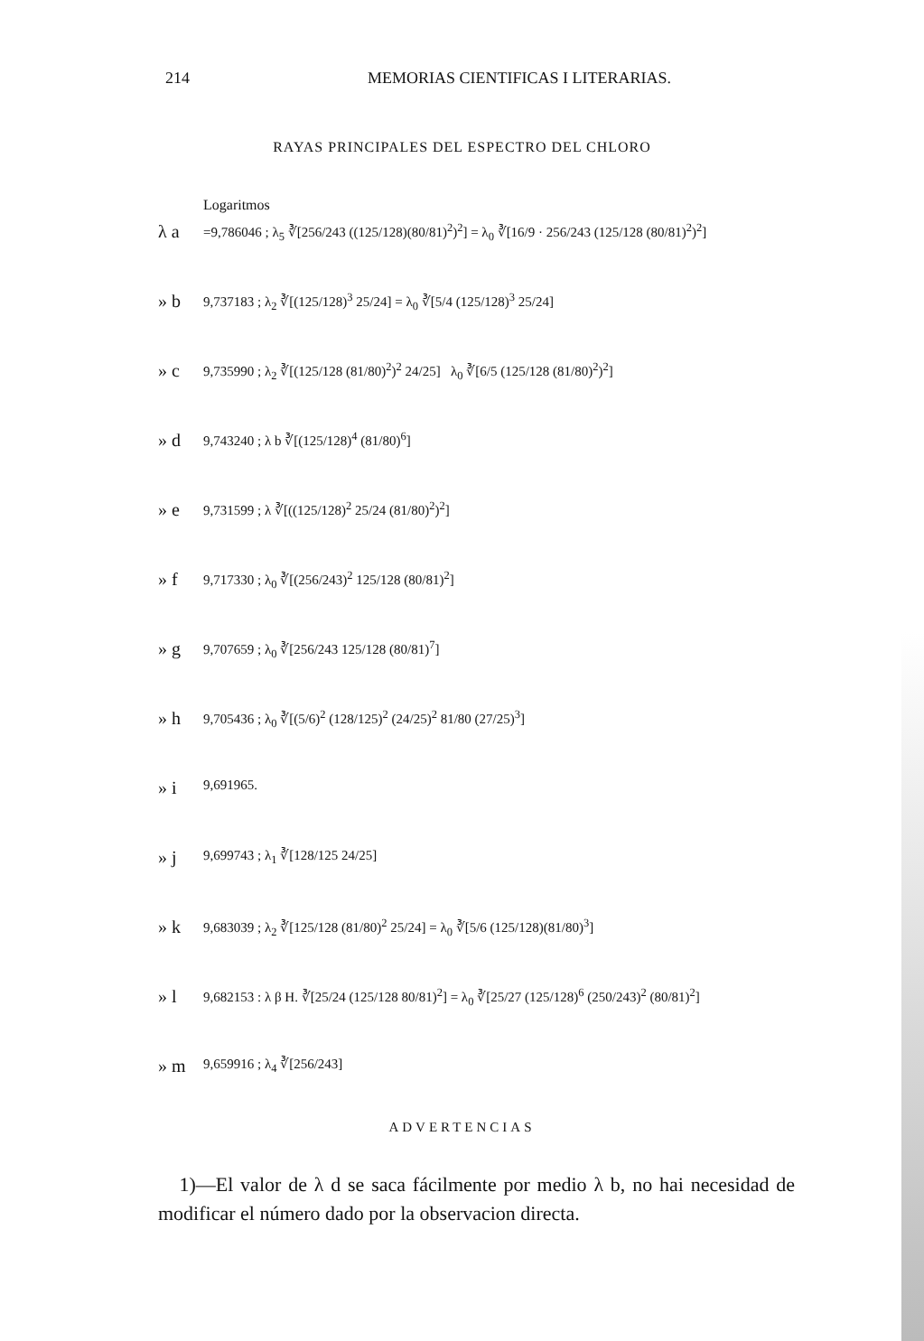214 MEMORIAS CIENTIFICAS I LITERARIAS.
RAYAS PRINCIPALES DEL ESPECTRO DEL CHLORO
Logaritmos
λ a =9,786046 ; λ<sub>5</sub> ∛[256/243 ((125/128)(80/81)<sup>2</sup>)<sup>2</sup>] = λ<sub>0</sub> ∛[16/9 · 256/243 (125/128 (80/81)<sup>2</sup>)<sup>2</sup>]
» b 9,737183 ; λ<sub>2</sub> ∛[(125/128)<sup>3</sup> 25/24] = λ<sub>0</sub> ∛[5/4 (125/128)<sup>3</sup> 25/24]
» c 9,735990 ; λ<sub>2</sub> ∛[(125/128 (81/80)<sup>2</sup>)<sup>2</sup> 24/25] λ<sub>0</sub> ∛[6/5 (125/128 (81/80)<sup>2</sup>)<sup>2</sup>]
» d 9,743240 ; λ b ∛[(125/128)<sup>4</sup> (81/80)<sup>6</sup>]
» e 9,731599 ; λ ∛[((125/128)<sup>2</sup> 25/24 (81/80)<sup>2</sup>)<sup>2</sup>]
» f 9,717330 ; λ<sub>0</sub> ∛[(256/243)<sup>2</sup> 125/128 (80/81)<sup>2</sup>]
» g 9,707659 ; λ<sub>0</sub> ∛[256/243 125/128 (80/81)<sup>7</sup>]
» h 9,705436 ; λ<sub>0</sub> ∛[(5/6)<sup>2</sup> (128/125)<sup>2</sup> (24/25)<sup>2</sup> 81/80 (27/25)<sup>3</sup>]
» i 9,691965.
» j 9,699743 ; λ<sub>1</sub> ∛[128/125 24/25]
» k 9,683039 ; λ<sub>2</sub> ∛[125/128 (81/80)<sup>2</sup> 25/24] = λ<sub>0</sub> ∛[5/6 (125/128)(81/80)<sup>3</sup>]
» l 9,682153 : λ β H. ∛[25/24 (125/128 80/81)<sup>2</sup>] = λ<sub>0</sub> ∛[25/27 (125/128)<sup>6</sup> (250/243)<sup>2</sup> (80/81)<sup>2</sup>]
» m 9,659916 ; λ<sub>4</sub> ∛[256/243]
ADVERTENCIAS
1)—El valor de λ d se saca fácilmente por medio λ b, no hai necesidad de modificar el número dado por la observacion directa.